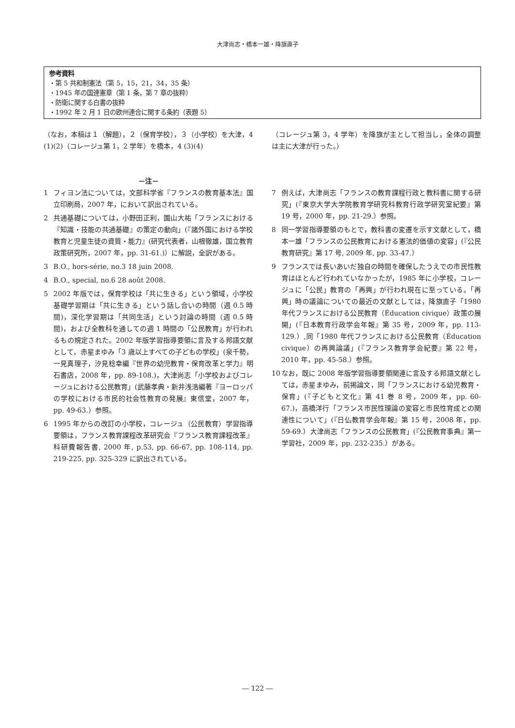大津尚志・橋本一雄・降旗直子
参考資料
・第 5 共和制憲法（第 5，15，21，34，35 条）
・1945 年の国連憲章（第 1 条，第 7 章の抜粋）
・防衛に関する白書の抜粋
・1992 年 2 月 1 日の欧州連合に関する条約（表題 5）
（なお，本稿は１（解題），２（保育学校），３（小学校）を大津，4 (1)(2)（コレージュ第 1，2 学年）を橋本，4 (3)(4)
（コレージュ第 3，4 学年）を降旗が主として担当し，全体の調整は主に大津が行った。）
－注－
1 フィヨン法については，文部科学省『フランスの教育基本法』国立印刷局，2007 年，において訳出されている。
2 共通基礎については，小野田正利，園山大祐「フランスにおける『知識・技能の共通基礎』の策定の動向」(『諸外国における学校教育と児童生徒の資質・能力』(研究代表者，山根徹雄，国立教育政策研究所，2007 年，pp. 31-61.)）に解説，全訳がある。
3 B.O., hors-série, no.3 18 juin 2008.
4 B.O., special, no.6 28 août 2008.
5 2002 年版では，保育学校は「共に生きる」という領域，小学校基礎学習期は「共に生きる」という話し合いの時間（週 0.5 時間)，深化学習期は「共同生活」という討論の時間（週 0.5 時間)，および全教科を通しての週 1 時間の「公民教育」が行われるもの規定された。2002 年版学習指導要領に言及する邦語文献として，赤星まゆみ「3 歳以上すべての子どもの学校」(泉千勢，一見真理子，汐見稔幸編『世界の幼児教育・保育改革と学力』明石書店，2008 年，pp. 89-108.)，大津尚志「小学校およびコレージュにおける公民教育」(武藤孝典・新井浅浩編著『ヨーロッパの学校における市民的社会性教育の発展』東信堂，2007 年，pp. 49-63.）参照。
6 1995 年からの改訂の小学校，コレージュ（公民教育）学習指導要領は，フランス教育課程改革研究会『フランス教育課程改革』科研費報告書, 2000 年, p.53, pp. 66-67, pp. 108-114, pp. 219-225, pp. 325-329 に訳出されている。
7 例えば，大津尚志「フランスの教育課程行政と教科書に関する研究」(『東京大学大学院教育学研究科教育行政学研究室紀要』第 19 号，2000 年，pp. 21-29.）参照。
8 同一学習指導要領のもとで，教科書の変遷を示す文献として，橋本一雄「フランスの公民教育における憲法的価値の変容」(『公民教育研究』第 17 号, 2009 年, pp. 33-47.）
9 フランスでは長いあいだ独自の時間を確保したうえでの市民性教育はほとんど行われていなかったが，1985 年に小学校，コレージュに「公民」教育の「再興」が行われ現在に至っている。「再興」時の議論についての最近の文献としては，降旗直子「1980 年代フランスにおける公民教育（Éducation civique）政策の展開」(『日本教育行政学会年報』第 35 号，2009 年，pp. 113-129.）,同「1980 年代フランスにおける公民教育（Éducation civique）の再興論議」(『フランス教育学会紀要』第 22 号，2010 年，pp. 45-58.）参照。
10 なお，既に 2008 年版学習指導要領関連に言及する邦語文献としては，赤星まゆみ，前掲論文，同「フランスにおける幼児教育・保育」(『子どもと文化』第 41 巻 8 号，2009 年，pp. 60-67.)，高橋洋行「フランス市民性理論の変容と市民性育成との関連性について」(『日仏教育学会年報』第 15 号，2008 年，pp. 59-69.）大津尚志「フランスの公民教育」(『公民教育事典』第一学習社，2009 年，pp. 232-235.）がある。
― 122 ―